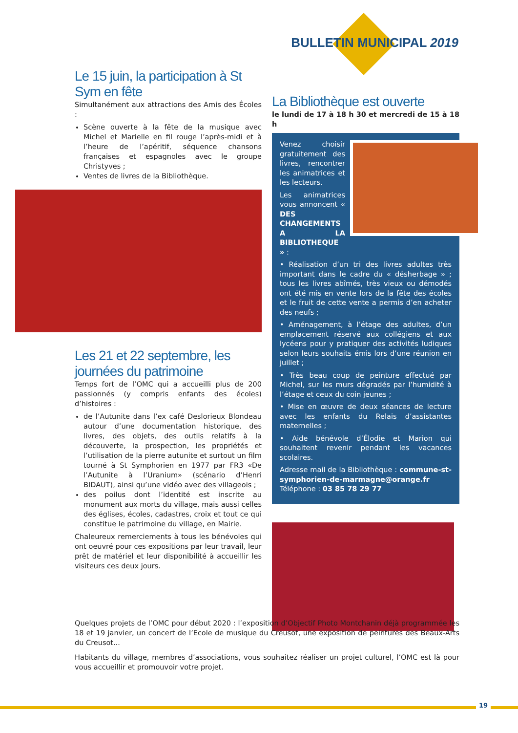BULLETIN MUNICIPAL 2019
Le 15 juin, la participation à St Sym en fête
Simultanément aux attractions des Amis des Écoles :
Scène ouverte à la fête de la musique avec Michel et Marielle en fil rouge l’après-midi et à l’heure de l’apéritif, séquence chansons françaises et espagnoles avec le groupe Christyves ;
Ventes de livres de la Bibliothèque.
Les 21 et 22 septembre, les journées du patrimoine
Temps fort de l’OMC qui a accueilli plus de 200 passionnés (y compris enfants des écoles) d’histoires :
de l’Autunite dans l’ex café Deslorieux Blondeau autour d’une documentation historique, des livres, des objets, des outils relatifs à la découverte, la prospection, les propriétés et l’utilisation de la pierre autunite et surtout un film tourné à St Symphorien en 1977 par FR3 «De l’Autunite à l’Uranium» (scénario d’Henri BIDAUT), ainsi qu’une vidéo avec des villageois ;
des poilus dont l’identité est inscrite au monument aux morts du village, mais aussi celles des églises, écoles, cadastres, croix et tout ce qui constitue le patrimoine du village, en Mairie.
Chaleureux remerciements à tous les bénévoles qui ont oeuvré pour ces expositions par leur travail, leur prêt de matériel et leur disponibilité à accueillir les visiteurs ces deux jours.
La Bibliothèque est ouverte
le lundi de 17 à 18 h 30 et mercredi de 15 à 18 h
Venez choisir gratuitement des livres, rencontrer les animatrices et les lecteurs.
Les animatrices vous annoncent « DES CHANGEMENTS A LA BIBLIOTHEQUE » :
• Réalisation d’un tri des livres adultes très important dans le cadre du « désherbage » ; tous les livres abîmés, très vieux ou démodés ont été mis en vente lors de la fête des écoles et le fruit de cette vente a permis d’en acheter des neufs ;
• Aménagement, à l’étage des adultes, d’un emplacement réservé aux collégiens et aux lycéens pour y pratiquer des activités ludiques selon leurs souhaits émis lors d’une réunion en juillet ;
• Très beau coup de peinture effectué par Michel, sur les murs dégradés par l’humidité à l’étage et ceux du coin jeunes ;
• Mise en œuvre de deux séances de lecture avec les enfants du Relais d’assistantes maternelles ;
• Aide bénévole d’Élodie et Marion qui souhaitent revenir pendant les vacances scolaires.
Adresse mail de la Bibliothèque : commune-st-symphorien-de-marmagne@orange.fr
Téléphone : 03 85 78 29 77
Quelques projets de l’OMC pour début 2020 : l’exposition d’Objectif Photo Montchanin déjà programmée les 18 et 19 janvier, un concert de l’Ecole de musique du Creusot, une exposition de peintures des Beaux-Arts du Creusot...
Habitants du village, membres d’associations, vous souhaitez réaliser un projet culturel, l’OMC est là pour vous accueillir et promouvoir votre projet.
19